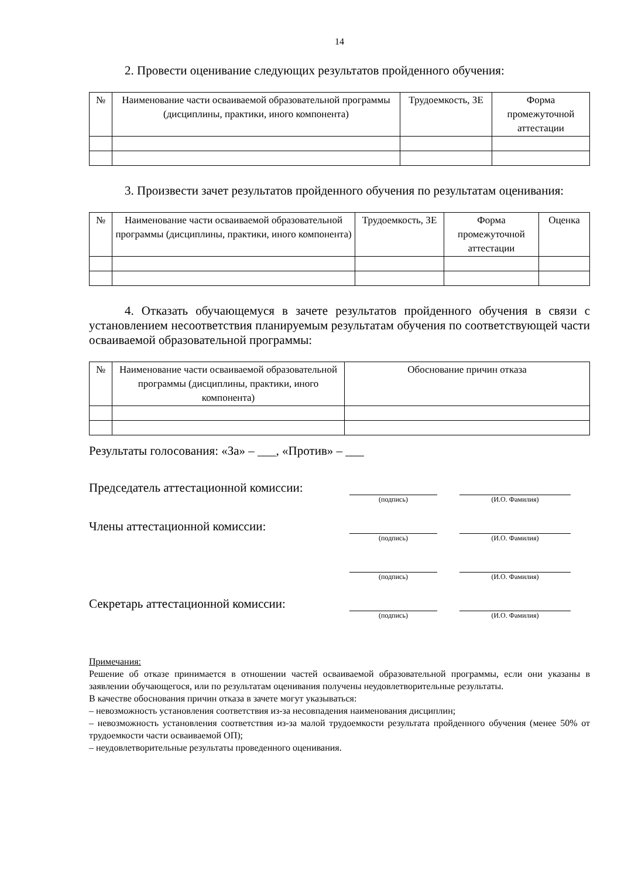14
2. Провести оценивание следующих результатов пройденного обучения:
| № | Наименование части осваиваемой образовательной программы (дисциплины, практики, иного компонента) | Трудоемкость, ЗЕ | Форма промежуточной аттестации |
| --- | --- | --- | --- |
3. Произвести зачет результатов пройденного обучения по результатам оценивания:
| № | Наименование части осваиваемой образовательной программы (дисциплины, практики, иного компонента) | Трудоемкость, ЗЕ | Форма промежуточной аттестации | Оценка |
| --- | --- | --- | --- | --- |
4. Отказать обучающемуся в зачете результатов пройденного обучения в связи с установлением несоответствия планируемым результатам обучения по соответствующей части осваиваемой образовательной программы:
| № | Наименование части осваиваемой образовательной программы (дисциплины, практики, иного компонента) | Обоснование причин отказа |
| --- | --- | --- |
Результаты голосования: «За» – ___, «Против» – ___
Председатель аттестационной комиссии:
(подпись) (И.О. Фамилия)
Члены аттестационной комиссии:
(подпись) (И.О. Фамилия)
(подпись) (И.О. Фамилия)
Секретарь аттестационной комиссии:
(подпись) (И.О. Фамилия)
Примечания:
Решение об отказе принимается в отношении частей осваиваемой образовательной программы, если они указаны в заявлении обучающегося, или по результатам оценивания получены неудовлетворительные результаты.
В качестве обоснования причин отказа в зачете могут указываться:
– невозможность установления соответствия из-за несовпадения наименования дисциплин;
– невозможность установления соответствия из-за малой трудоемкости результата пройденного обучения (менее 50% от трудоемкости части осваиваемой ОП);
– неудовлетворительные результаты проведенного оценивания.